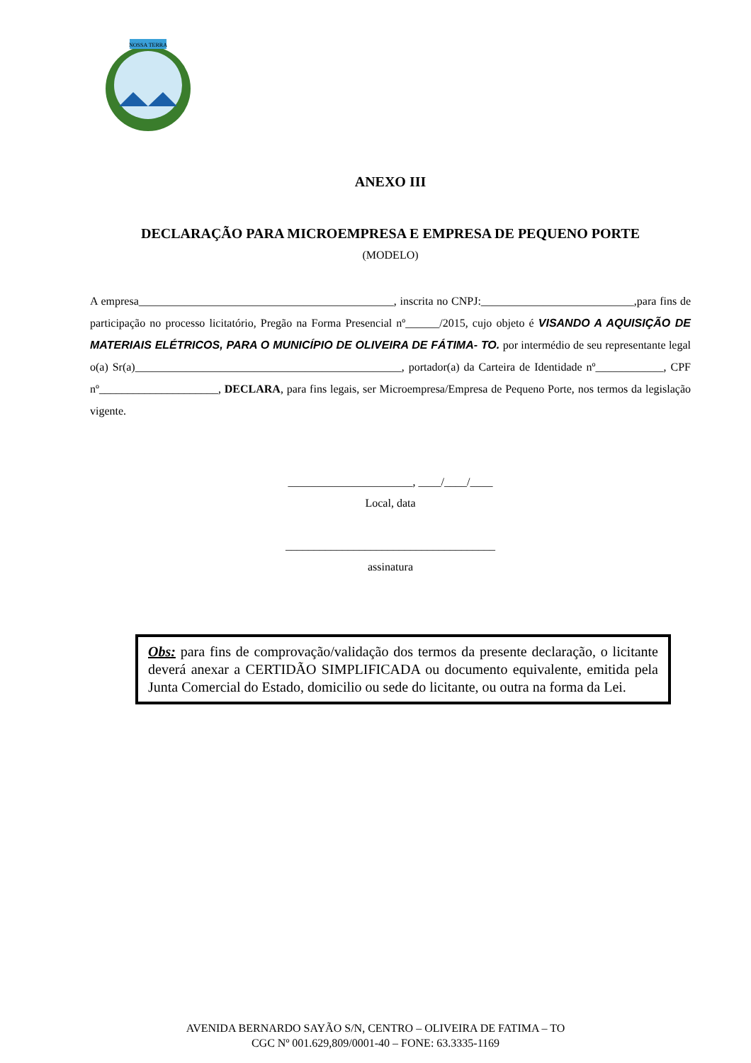NOSSA TERRA
ANEXO III
DECLARAÇÃO PARA MICROEMPRESA E EMPRESA DE PEQUENO PORTE
(MODELO)
A empresa_____________________________________________, inscrita no CNPJ:___________________________,para fins de participação no processo licitatório, Pregão na Forma Presencial nº______/2015, cujo objeto é VISANDO A AQUISIÇÃO DE MATERIAIS ELÉTRICOS, PARA O MUNICÍPIO DE OLIVEIRA DE FÁTIMA- TO. por intermédio de seu representante legal o(a) Sr(a)_______________________________________________, portador(a) da Carteira de Identidade nº____________, CPF nº_____________________, DECLARA, para fins legais, ser Microempresa/Empresa de Pequeno Porte, nos termos da legislação vigente.
______________________, ____/____/____
Local, data
_____________________________________
assinatura
Obs: para fins de comprovação/validação dos termos da presente declaração, o licitante deverá anexar a CERTIDÃO SIMPLIFICADA ou documento equivalente, emitida pela Junta Comercial do Estado, domicilio ou sede do licitante, ou outra na forma da Lei.
AVENIDA BERNARDO SAYÃO S/N, CENTRO – OLIVEIRA DE FATIMA – TO
CGC Nº 001.629,809/0001-40 – FONE: 63.3335-1169